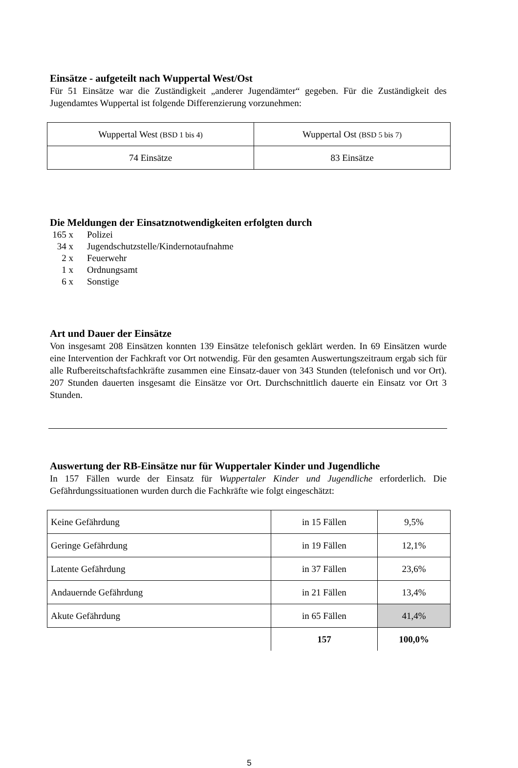Einsätze - aufgeteilt nach Wuppertal West/Ost
Für 51 Einsätze war die Zuständigkeit „anderer Jugendämter“ gegeben. Für die Zuständigkeit des Jugendamtes Wuppertal ist folgende Differenzierung vorzunehmen:
| Wuppertal West (BSD 1 bis 4) | Wuppertal Ost (BSD 5 bis 7) |
| 74 Einsätze | 83 Einsätze |
Die Meldungen der Einsatznotwendigkeiten erfolgten durch
| 165 x | Polizei |
| 34 x | Jugendschutzstelle/Kindernotaufnahme |
| 2 x | Feuerwehr |
| 1 x | Ordnungsamt |
| 6 x | Sonstige |
Art und Dauer der Einsätze
Von insgesamt 208 Einsätzen konnten 139 Einsätze telefonisch geklärt werden. In 69 Einsätzen wurde eine Intervention der Fachkraft vor Ort notwendig. Für den gesamten Auswertungszeitraum ergab sich für alle Rufbereitschaftsfachkräfte zusammen eine Einsatz-dauer von 343 Stunden (telefonisch und vor Ort). 207 Stunden dauerten insgesamt die Einsätze vor Ort. Durchschnittlich dauerte ein Einsatz vor Ort 3 Stunden.
Auswertung der RB-Einsätze nur für Wuppertaler Kinder und Jugendliche
In 157 Fällen wurde der Einsatz für Wuppertaler Kinder und Jugendliche erforderlich. Die Gefährdungssituationen wurden durch die Fachkräfte wie folgt eingeschätzt:
| Keine Gefährdung | in 15 Fällen | 9,5% |
| Geringe Gefährdung | in 19 Fällen | 12,1% |
| Latente Gefährdung | in 37 Fällen | 23,6% |
| Andauernde Gefährdung | in 21 Fällen | 13,4% |
| Akute Gefährdung | in 65 Fällen | 41,4% |
| | 157 | 100,0% |
5